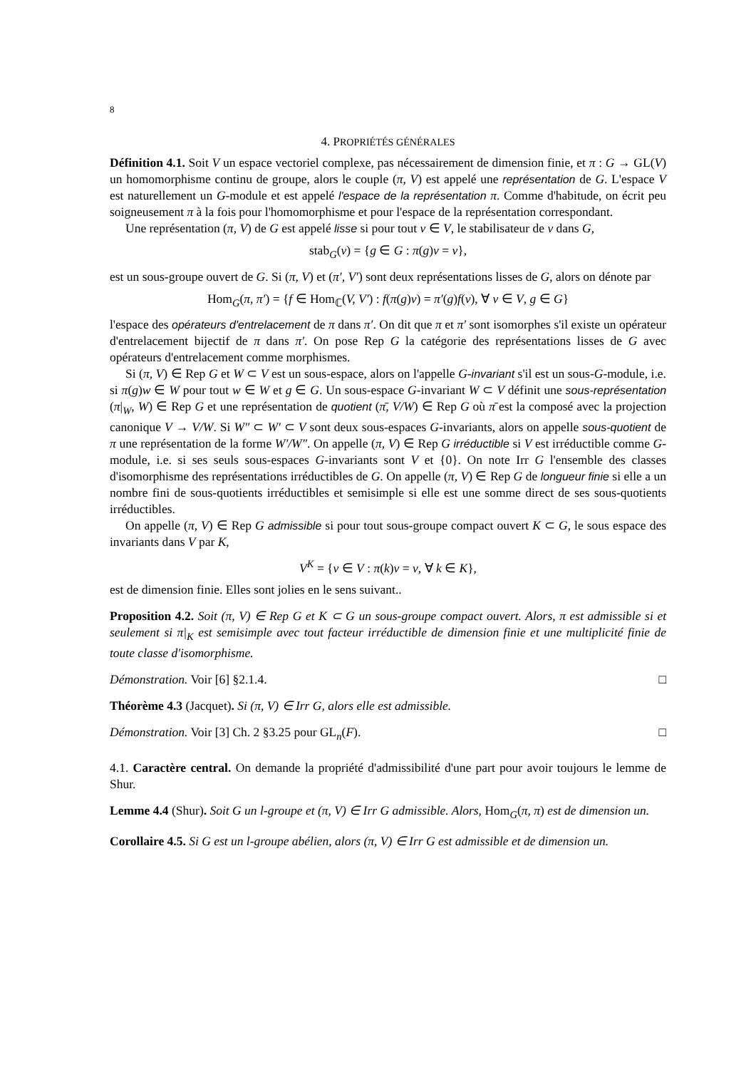8
4. PROPRIÉTÉS GÉNÉRALES
Définition 4.1. Soit V un espace vectoriel complexe, pas nécessairement de dimension finie, et π : G → GL(V) un homomorphisme continu de groupe, alors le couple (π, V) est appelé une représentation de G. L'espace V est naturellement un G-module et est appelé l'espace de la représentation π. Comme d'habitude, on écrit peu soigneusement π à la fois pour l'homomorphisme et pour l'espace de la représentation correspondant.
Une représentation (π, V) de G est appelé lisse si pour tout v ∈ V, le stabilisateur de v dans G,
stab<sub>G</sub>(v) = {g ∈ G : π(g)v = v},
est un sous-groupe ouvert de G. Si (π, V) et (π′, V′) sont deux représentations lisses de G, alors on dénote par
Hom<sub>G</sub>(π, π′) = {f ∈ Hom<sub>ℂ</sub>(V, V′) : f(π(g)v) = π′(g)f(v), ∀ v ∈ V, g ∈ G}
l'espace des opérateurs d'entrelacement de π dans π′. On dit que π et π′ sont isomorphes s'il existe un opérateur d'entrelacement bijectif de π dans π′. On pose Rep G la catégorie des représentations lisses de G avec opérateurs d'entrelacement comme morphismes.
Si (π, V) ∈ Rep G et W ⊂ V est un sous-espace, alors on l'appelle G-invariant s'il est un sous-G-module, i.e. si π(g)w ∈ W pour tout w ∈ W et g ∈ G. Un sous-espace G-invariant W ⊂ V définit une sous-représentation (π|<sub>W</sub>, W) ∈ Rep G et une représentation de quotient (π̄, V/W) ∈ Rep G où π̄ est la composé avec la projection canonique V → V/W. Si W″ ⊂ W′ ⊂ V sont deux sous-espaces G-invariants, alors on appelle sous-quotient de π une représentation de la forme W′/W″. On appelle (π, V) ∈ Rep G irréductible si V est irréductible comme G-module, i.e. si ses seuls sous-espaces G-invariants sont V et {0}. On note Irr G l'ensemble des classes d'isomorphisme des représentations irréductibles de G. On appelle (π, V) ∈ Rep G de longueur finie si elle a un nombre fini de sous-quotients irréductibles et semisimple si elle est une somme direct de ses sous-quotients irréductibles.
On appelle (π, V) ∈ Rep G admissible si pour tout sous-groupe compact ouvert K ⊂ G, le sous espace des invariants dans V par K,
V<sup>K</sup> = {v ∈ V : π(k)v = v, ∀ k ∈ K},
est de dimension finie. Elles sont jolies en le sens suivant..
Proposition 4.2. Soit (π, V) ∈ Rep G et K ⊂ G un sous-groupe compact ouvert. Alors, π est admissible si et seulement si π|<sub>K</sub> est semisimple avec tout facteur irréductible de dimension finie et une multiplicité finie de toute classe d'isomorphisme.
Démonstration. Voir [6] §2.1.4. □
Théorème 4.3 (Jacquet). Si (π, V) ∈ Irr G, alors elle est admissible.
Démonstration. Voir [3] Ch. 2 §3.25 pour GL<sub>n</sub>(F). □
4.1. Caractère central. On demande la propriété d'admissibilité d'une part pour avoir toujours le lemme de Shur.
Lemme 4.4 (Shur). Soit G un l-groupe et (π, V) ∈ Irr G admissible. Alors, Hom<sub>G</sub>(π, π) est de dimension un.
Corollaire 4.5. Si G est un l-groupe abélien, alors (π, V) ∈ Irr G est admissible et de dimension un.